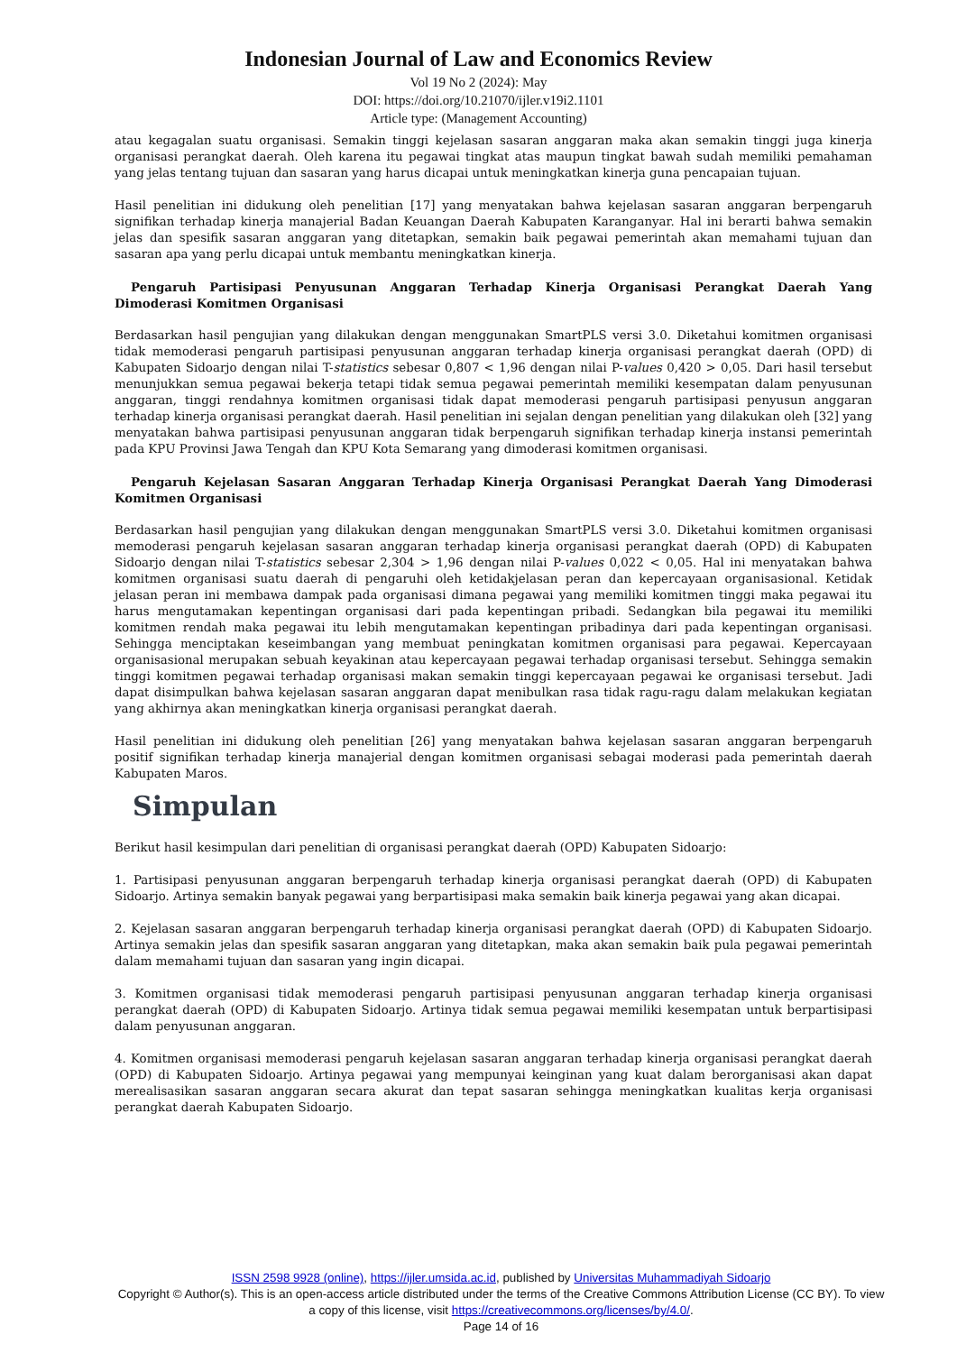Indonesian Journal of Law and Economics Review
Vol 19 No 2 (2024): May
DOI: https://doi.org/10.21070/ijler.v19i2.1101
Article type: (Management Accounting)
atau kegagalan suatu organisasi. Semakin tinggi kejelasan sasaran anggaran maka akan semakin tinggi juga kinerja organisasi perangkat daerah. Oleh karena itu pegawai tingkat atas maupun tingkat bawah sudah memiliki pemahaman yang jelas tentang tujuan dan sasaran yang harus dicapai untuk meningkatkan kinerja guna pencapaian tujuan.
Hasil penelitian ini didukung oleh penelitian [17] yang menyatakan bahwa kejelasan sasaran anggaran berpengaruh signifikan terhadap kinerja manajerial Badan Keuangan Daerah Kabupaten Karanganyar. Hal ini berarti bahwa semakin jelas dan spesifik sasaran anggaran yang ditetapkan, semakin baik pegawai pemerintah akan memahami tujuan dan sasaran apa yang perlu dicapai untuk membantu meningkatkan kinerja.
Pengaruh Partisipasi Penyusunan Anggaran Terhadap Kinerja Organisasi Perangkat Daerah Yang Dimoderasi Komitmen Organisasi
Berdasarkan hasil pengujian yang dilakukan dengan menggunakan SmartPLS versi 3.0. Diketahui komitmen organisasi tidak memoderasi pengaruh partisipasi penyusunan anggaran terhadap kinerja organisasi perangkat daerah (OPD) di Kabupaten Sidoarjo dengan nilai T-statistics sebesar 0,807 < 1,96 dengan nilai P-values 0,420 > 0,05. Dari hasil tersebut menunjukkan semua pegawai bekerja tetapi tidak semua pegawai pemerintah memiliki kesempatan dalam penyusunan anggaran, tinggi rendahnya komitmen organisasi tidak dapat memoderasi pengaruh partisipasi penyusun anggaran terhadap kinerja organisasi perangkat daerah. Hasil penelitian ini sejalan dengan penelitian yang dilakukan oleh [32] yang menyatakan bahwa partisipasi penyusunan anggaran tidak berpengaruh signifikan terhadap kinerja instansi pemerintah pada KPU Provinsi Jawa Tengah dan KPU Kota Semarang yang dimoderasi komitmen organisasi.
Pengaruh Kejelasan Sasaran Anggaran Terhadap Kinerja Organisasi Perangkat Daerah Yang Dimoderasi Komitmen Organisasi
Berdasarkan hasil pengujian yang dilakukan dengan menggunakan SmartPLS versi 3.0. Diketahui komitmen organisasi memoderasi pengaruh kejelasan sasaran anggaran terhadap kinerja organisasi perangkat daerah (OPD) di Kabupaten Sidoarjo dengan nilai T-statistics sebesar 2,304 > 1,96 dengan nilai P-values 0,022 < 0,05. Hal ini menyatakan bahwa komitmen organisasi suatu daerah di pengaruhi oleh ketidakjelasan peran dan kepercayaan organisasional. Ketidak jelasan peran ini membawa dampak pada organisasi dimana pegawai yang memiliki komitmen tinggi maka pegawai itu harus mengutamakan kepentingan organisasi dari pada kepentingan pribadi. Sedangkan bila pegawai itu memiliki komitmen rendah maka pegawai itu lebih mengutamakan kepentingan pribadinya dari pada kepentingan organisasi. Sehingga menciptakan keseimbangan yang membuat peningkatan komitmen organisasi para pegawai. Kepercayaan organisasional merupakan sebuah keyakinan atau kepercayaan pegawai terhadap organisasi tersebut. Sehingga semakin tinggi komitmen pegawai terhadap organisasi makan semakin tinggi kepercayaan pegawai ke organisasi tersebut. Jadi dapat disimpulkan bahwa kejelasan sasaran anggaran dapat menibulkan rasa tidak ragu-ragu dalam melakukan kegiatan yang akhirnya akan meningkatkan kinerja organisasi perangkat daerah.
Hasil penelitian ini didukung oleh penelitian [26] yang menyatakan bahwa kejelasan sasaran anggaran berpengaruh positif signifikan terhadap kinerja manajerial dengan komitmen organisasi sebagai moderasi pada pemerintah daerah Kabupaten Maros.
Simpulan
Berikut hasil kesimpulan dari penelitian di organisasi perangkat daerah (OPD) Kabupaten Sidoarjo:
1. Partisipasi penyusunan anggaran berpengaruh terhadap kinerja organisasi perangkat daerah (OPD) di Kabupaten Sidoarjo. Artinya semakin banyak pegawai yang berpartisipasi maka semakin baik kinerja pegawai yang akan dicapai.
2. Kejelasan sasaran anggaran berpengaruh terhadap kinerja organisasi perangkat daerah (OPD) di Kabupaten Sidoarjo. Artinya semakin jelas dan spesifik sasaran anggaran yang ditetapkan, maka akan semakin baik pula pegawai pemerintah dalam memahami tujuan dan sasaran yang ingin dicapai.
3. Komitmen organisasi tidak memoderasi pengaruh partisipasi penyusunan anggaran terhadap kinerja organisasi perangkat daerah (OPD) di Kabupaten Sidoarjo. Artinya tidak semua pegawai memiliki kesempatan untuk berpartisipasi dalam penyusunan anggaran.
4. Komitmen organisasi memoderasi pengaruh kejelasan sasaran anggaran terhadap kinerja organisasi perangkat daerah (OPD) di Kabupaten Sidoarjo. Artinya pegawai yang mempunyai keinginan yang kuat dalam berorganisasi akan dapat merealisasikan sasaran anggaran secara akurat dan tepat sasaran sehingga meningkatkan kualitas kerja organisasi perangkat daerah Kabupaten Sidoarjo.
ISSN 2598 9928 (online), https://ijler.umsida.ac.id, published by Universitas Muhammadiyah Sidoarjo
Copyright © Author(s). This is an open-access article distributed under the terms of the Creative Commons Attribution License (CC BY). To view a copy of this license, visit https://creativecommons.org/licenses/by/4.0/.
Page 14 of 16